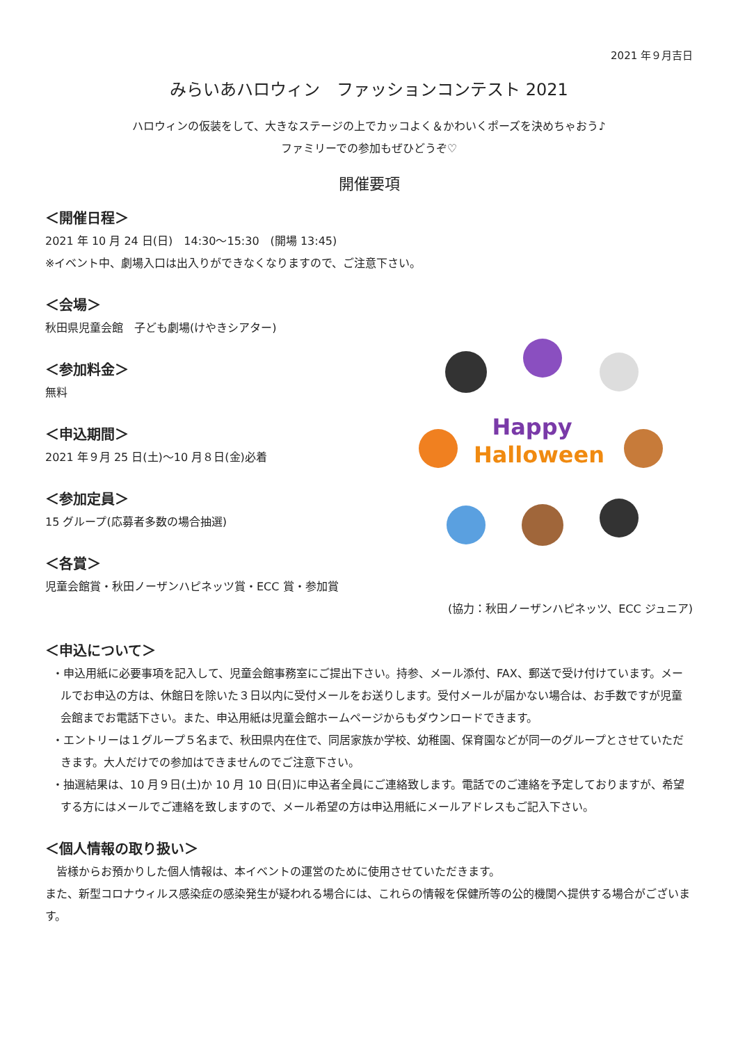2021 年９月吉日
みらいあハロウィン　ファッションコンテスト 2021
ハロウィンの仮装をして、大きなステージの上でカッコよく＆かわいくポーズを決めちゃおう♪
ファミリーでの参加もぜひどうぞ♡
開催要項
＜開催日程＞
2021 年 10 月 24 日(日)　14:30〜15:30　(開場 13:45)
※イベント中、劇場入口は出入りができなくなりますので、ご注意下さい。
Happy
Halloween
＜会場＞
秋田県児童会館　子ども劇場(けやきシアター)
＜参加料金＞
無料
＜申込期間＞
2021 年９月 25 日(土)〜10 月８日(金)必着
＜参加定員＞
15 グループ(応募者多数の場合抽選)
＜各賞＞
児童会館賞・秋田ノーザンハピネッツ賞・ECC 賞・参加賞
(協力：秋田ノーザンハピネッツ、ECC ジュニア)
＜申込について＞
・申込用紙に必要事項を記入して、児童会館事務室にご提出下さい。持参、メール添付、FAX、郵送で受け付けています。メールでお申込の方は、休館日を除いた３日以内に受付メールをお送りします。受付メールが届かない場合は、お手数ですが児童会館までお電話下さい。また、申込用紙は児童会館ホームページからもダウンロードできます。
・エントリーは１グループ５名まで、秋田県内在住で、同居家族か学校、幼稚園、保育園などが同一のグループとさせていただきます。大人だけでの参加はできませんのでご注意下さい。
・抽選結果は、10 月９日(土)か 10 月 10 日(日)に申込者全員にご連絡致します。電話でのご連絡を予定しておりますが、希望する方にはメールでご連絡を致しますので、メール希望の方は申込用紙にメールアドレスもご記入下さい。
＜個人情報の取り扱い＞
　皆様からお預かりした個人情報は、本イベントの運営のために使用させていただきます。
また、新型コロナウィルス感染症の感染発生が疑われる場合には、これらの情報を保健所等の公的機関へ提供する場合がございます。